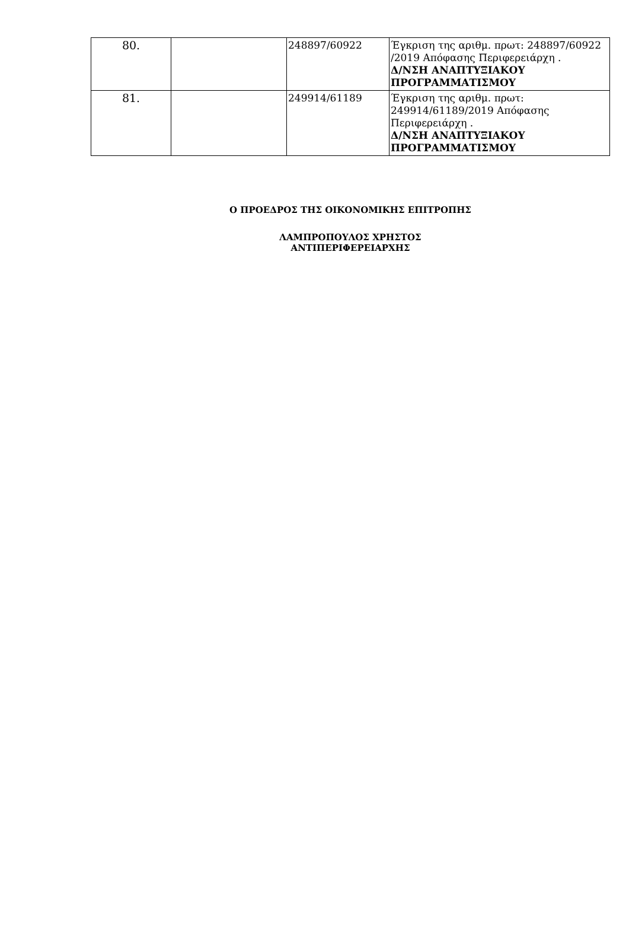| 80. | | 248897/60922 | Έγκριση της αριθμ. πρωτ: 248897/60922 /2019 Απόφασης Περιφερειάρχη . Δ/ΝΣΗ ΑΝΑΠΤΥΞΙΑΚΟΥ ΠΡΟΓΡΑΜΜΑΤΙΣΜΟΥ |
| 81. | | 249914/61189 | Έγκριση της αριθμ. πρωτ: 249914/61189/2019 Απόφασης Περιφερειάρχη . Δ/ΝΣΗ ΑΝΑΠΤΥΞΙΑΚΟΥ ΠΡΟΓΡΑΜΜΑΤΙΣΜΟΥ |
Ο ΠΡΟΕΔΡΟΣ ΤΗΣ ΟΙΚΟΝΟΜΙΚΗΣ ΕΠΙΤΡΟΠΗΣ
ΛΑΜΠΡΟΠΟΥΛΟΣ ΧΡΗΣΤΟΣ
ΑΝΤΙΠΕΡΙΦΕΡΕΙΑΡΧΗΣ